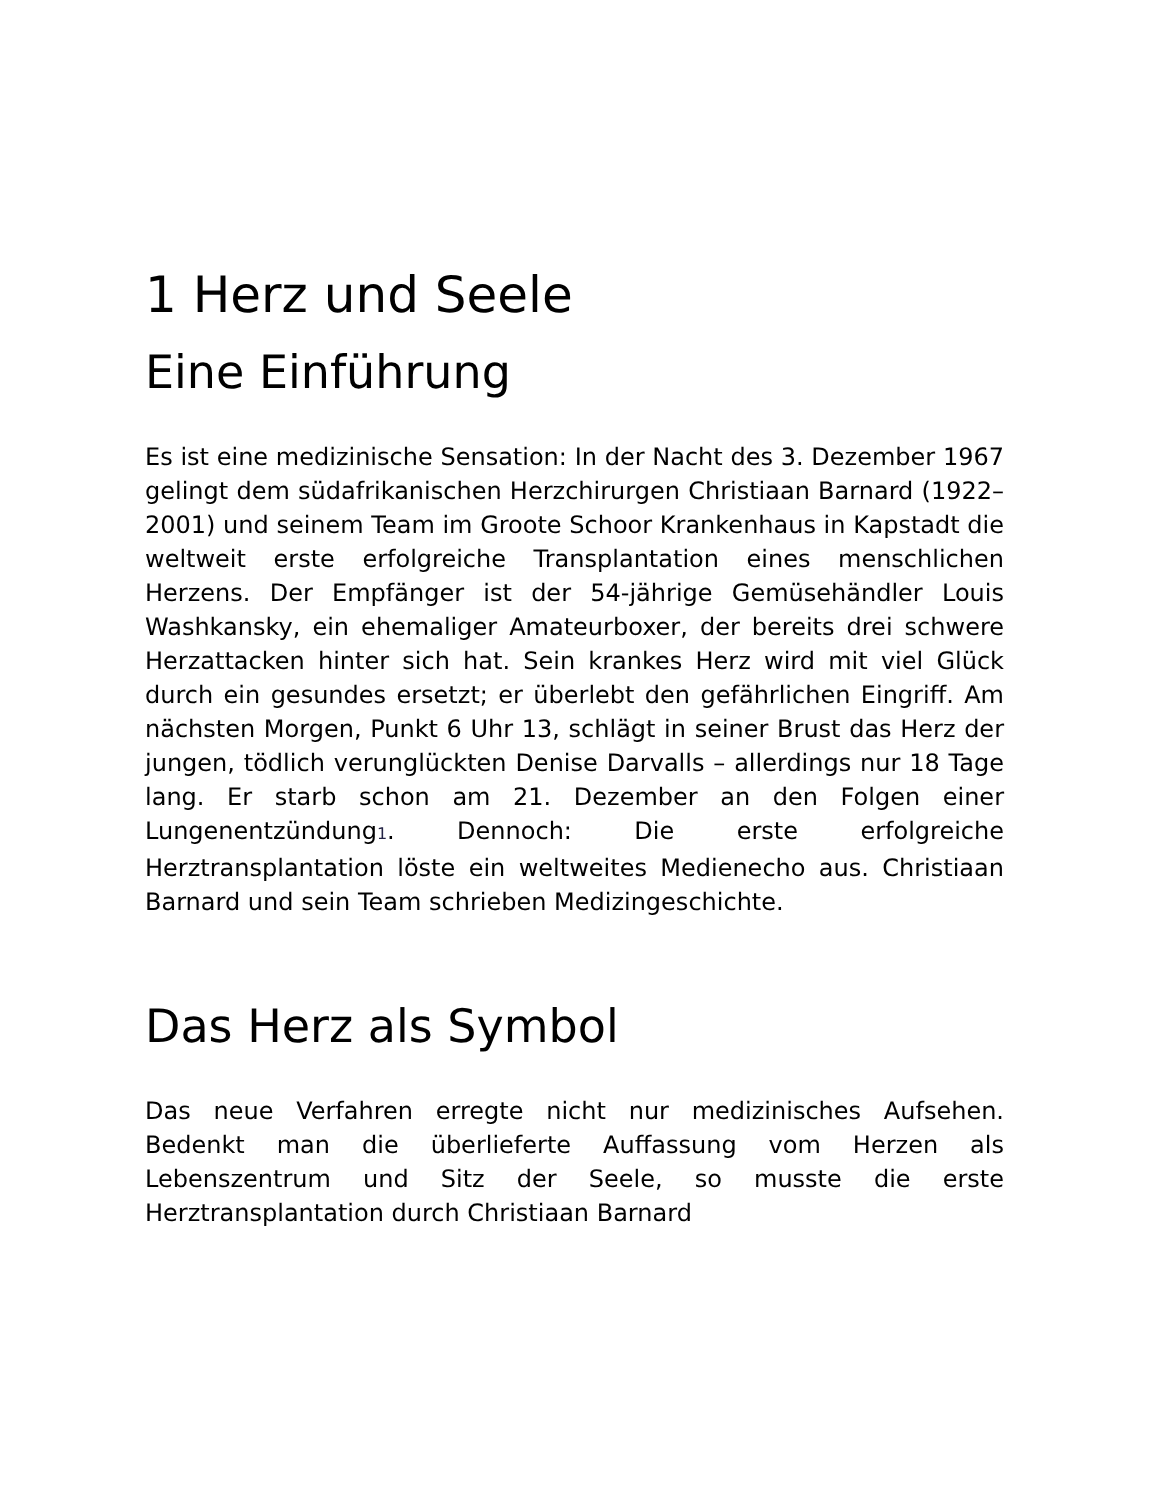1 Herz und Seele
Eine Einführung
Es ist eine medizinische Sensation: In der Nacht des 3. Dezember 1967 gelingt dem südafrikanischen Herzchirurgen Christiaan Barnard (1922–2001) und seinem Team im Groote Schoor Krankenhaus in Kapstadt die weltweit erste erfolgreiche Transplantation eines menschlichen Herzens. Der Empfänger ist der 54-jährige Gemüsehändler Louis Washkansky, ein ehemaliger Amateurboxer, der bereits drei schwere Herzattacken hinter sich hat. Sein krankes Herz wird mit viel Glück durch ein gesundes ersetzt; er überlebt den gefährlichen Eingriff. Am nächsten Morgen, Punkt 6 Uhr 13, schlägt in seiner Brust das Herz der jungen, tödlich verunglückten Denise Darvalls – allerdings nur 18 Tage lang. Er starb schon am 21. Dezember an den Folgen einer Lungenentzündung<sup>1</sup>. Dennoch: Die erste erfolgreiche Herztransplantation löste ein weltweites Medienecho aus. Christiaan Barnard und sein Team schrieben Medizingeschichte.
Das Herz als Symbol
Das neue Verfahren erregte nicht nur medizinisches Aufsehen. Bedenkt man die überlieferte Auffassung vom Herzen als Lebenszentrum und Sitz der Seele, so musste die erste Herztransplantation durch Christiaan Barnard